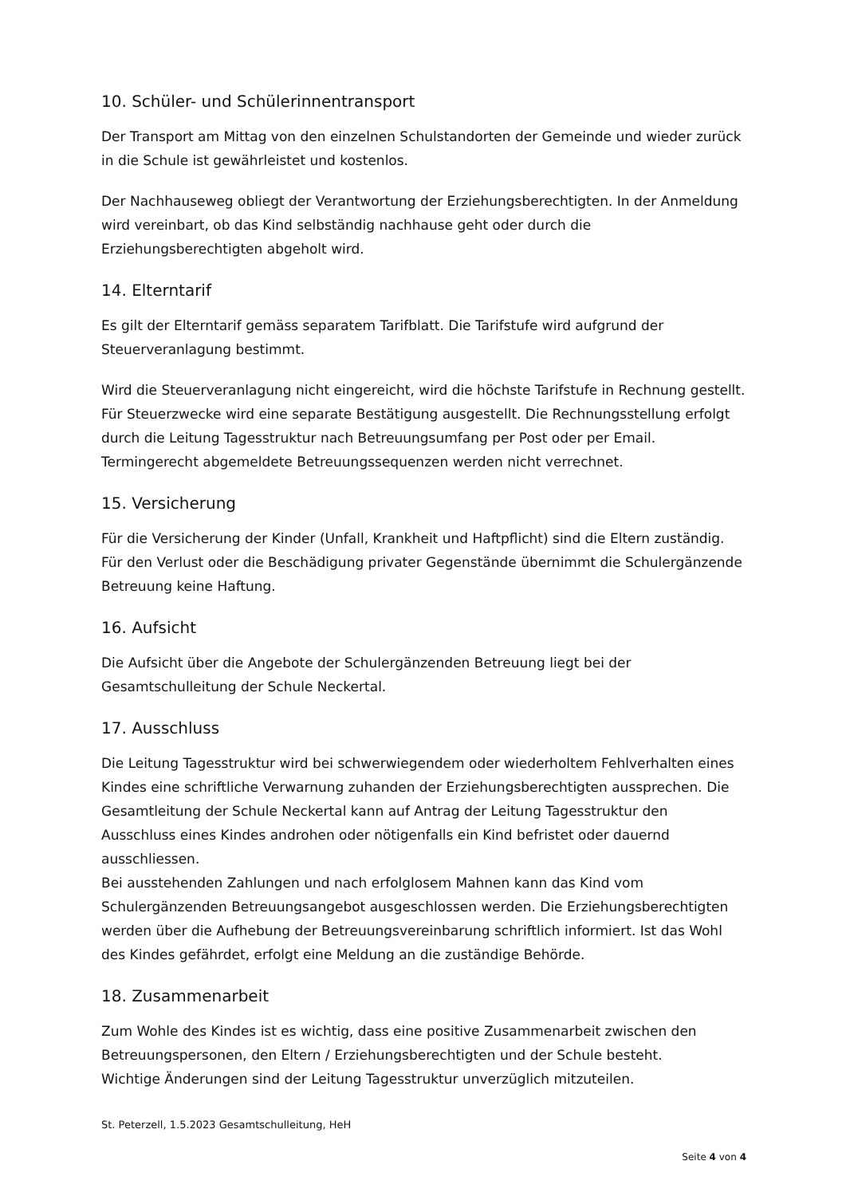10. Schüler- und Schülerinnentransport
Der Transport am Mittag von den einzelnen Schulstandorten der Gemeinde und wieder zurück in die Schule ist gewährleistet und kostenlos.
Der Nachhauseweg obliegt der Verantwortung der Erziehungsberechtigten. In der Anmeldung wird vereinbart, ob das Kind selbständig nachhause geht oder durch die Erziehungsberechtigten abgeholt wird.
14. Elterntarif
Es gilt der Elterntarif gemäss separatem Tarifblatt. Die Tarifstufe wird aufgrund der Steuerveranlagung bestimmt.
Wird die Steuerveranlagung nicht eingereicht, wird die höchste Tarifstufe in Rechnung gestellt. Für Steuerzwecke wird eine separate Bestätigung ausgestellt. Die Rechnungsstellung erfolgt durch die Leitung Tagesstruktur nach Betreuungsumfang per Post oder per Email.
Termingerecht abgemeldete Betreuungssequenzen werden nicht verrechnet.
15. Versicherung
Für die Versicherung der Kinder (Unfall, Krankheit und Haftpflicht) sind die Eltern zuständig.
Für den Verlust oder die Beschädigung privater Gegenstände übernimmt die Schulergänzende Betreuung keine Haftung.
16. Aufsicht
Die Aufsicht über die Angebote der Schulergänzenden Betreuung liegt bei der Gesamtschulleitung der Schule Neckertal.
17. Ausschluss
Die Leitung Tagesstruktur wird bei schwerwiegendem oder wiederholtem Fehlverhalten eines Kindes eine schriftliche Verwarnung zuhanden der Erziehungsberechtigten aussprechen. Die Gesamtleitung der Schule Neckertal kann auf Antrag der Leitung Tagesstruktur den Ausschluss eines Kindes androhen oder nötigenfalls ein Kind befristet oder dauernd ausschliessen.
Bei ausstehenden Zahlungen und nach erfolglosem Mahnen kann das Kind vom Schulergänzenden Betreuungsangebot ausgeschlossen werden. Die Erziehungsberechtigten werden über die Aufhebung der Betreuungsvereinbarung schriftlich informiert. Ist das Wohl des Kindes gefährdet, erfolgt eine Meldung an die zuständige Behörde.
18. Zusammenarbeit
Zum Wohle des Kindes ist es wichtig, dass eine positive Zusammenarbeit zwischen den Betreuungspersonen, den Eltern / Erziehungsberechtigten und der Schule besteht.
Wichtige Änderungen sind der Leitung Tagesstruktur unverzüglich mitzuteilen.
St. Peterzell, 1.5.2023 Gesamtschulleitung, HeH
Seite 4 von 4